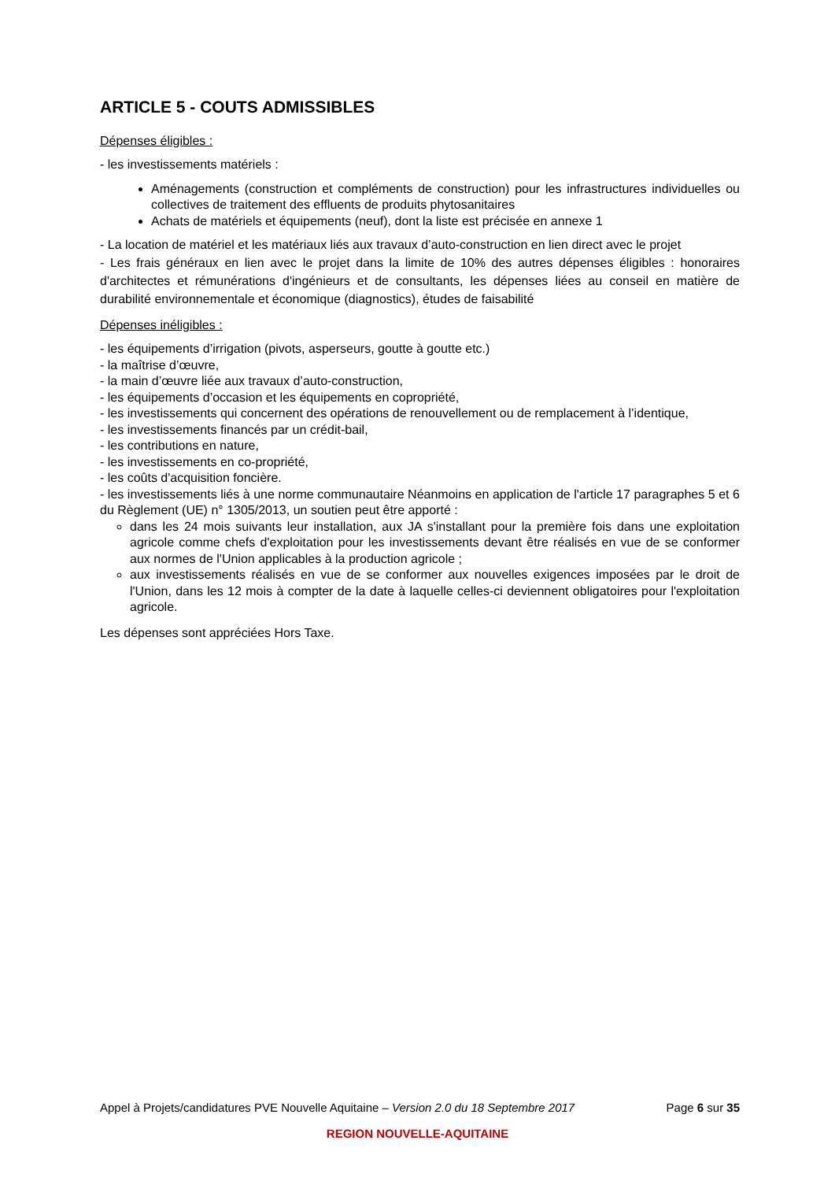ARTICLE 5 - COUTS ADMISSIBLES
Dépenses éligibles :
- les investissements matériels :
Aménagements (construction et compléments de construction) pour les infrastructures individuelles ou collectives de traitement des effluents de produits phytosanitaires
Achats de matériels et équipements (neuf), dont la liste est précisée en annexe 1
- La location de matériel et les matériaux liés aux travaux d’auto-construction en lien direct avec le projet
- Les frais généraux en lien avec le projet dans la limite de 10% des autres dépenses éligibles : honoraires d'architectes et rémunérations d'ingénieurs et de consultants, les dépenses liées au conseil en matière de durabilité environnementale et économique (diagnostics), études de faisabilité
Dépenses inéligibles :
- les équipements d’irrigation (pivots, asperseurs, goutte à goutte etc.)
- la maîtrise d’œuvre,
- la main d’œuvre liée aux travaux d’auto-construction,
- les équipements d’occasion et les équipements en copropriété,
- les investissements qui concernent des opérations de renouvellement ou de remplacement à l’identique,
- les investissements financés par un crédit-bail,
- les contributions en nature,
- les investissements en co-propriété,
- les coûts d'acquisition foncière.
- les investissements liés à une norme communautaire Néanmoins en application de l'article 17 paragraphes 5 et 6 du Règlement (UE) n° 1305/2013, un soutien peut être apporté :
dans les 24 mois suivants leur installation, aux JA s'installant pour la première fois dans une exploitation agricole comme chefs d'exploitation pour les investissements devant être réalisés en vue de se conformer aux normes de l'Union applicables à la production agricole ;
aux investissements réalisés en vue de se conformer aux nouvelles exigences imposées par le droit de l'Union, dans les 12 mois à compter de la date à laquelle celles-ci deviennent obligatoires pour l'exploitation agricole.
Les dépenses sont appréciées Hors Taxe.
Appel à Projets/candidatures PVE Nouvelle Aquitaine – Version 2.0 du 18 Septembre 2017 Page 6 sur 35
REGION NOUVELLE-AQUITAINE